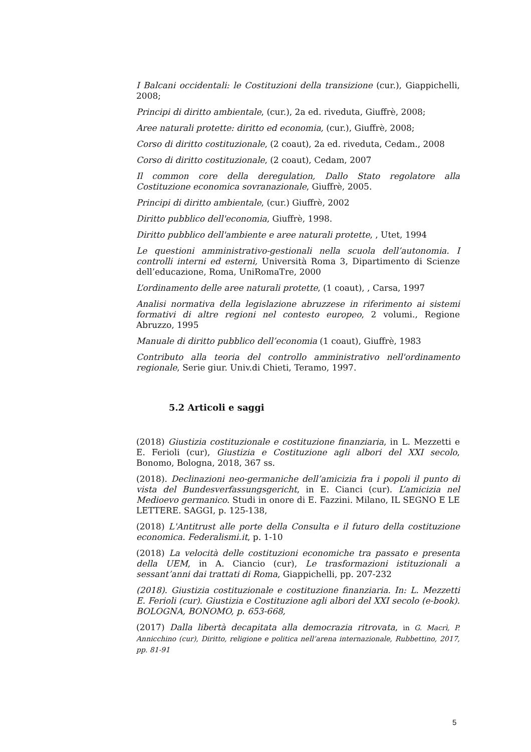I Balcani occidentali: le Costituzioni della transizione (cur.), Giappichelli, 2008;
Principi di diritto ambientale, (cur.), 2a ed. riveduta, Giuffrè, 2008;
Aree naturali protette: diritto ed economia, (cur.), Giuffrè, 2008;
Corso di diritto costituzionale, (2 coaut), 2a ed. riveduta, Cedam., 2008
Corso di diritto costituzionale, (2 coaut), Cedam, 2007
Il common core della deregulation, Dallo Stato regolatore alla Costituzione economica sovranazionale, Giuffrè, 2005.
Principi di diritto ambientale, (cur.) Giuffrè, 2002
Diritto pubblico dell'economia, Giuffrè, 1998.
Diritto pubblico dell'ambiente e aree naturali protette, , Utet, 1994
Le questioni amministrativo-gestionali nella scuola dell’autonomia. I controlli interni ed esterni, Università Roma 3, Dipartimento di Scienze dell’educazione, Roma, UniRomaTre, 2000
L’ordinamento delle aree naturali protette, (1 coaut), , Carsa, 1997
Analisi normativa della legislazione abruzzese in riferimento ai sistemi formativi di altre regioni nel contesto europeo, 2 volumi., Regione Abruzzo, 1995
Manuale di diritto pubblico dell’economia (1 coaut), Giuffrè, 1983
Contributo alla teoria del controllo amministrativo nell'ordinamento regionale, Serie giur. Univ.di Chieti, Teramo, 1997.
5.2 Articoli e saggi
(2018) Giustizia costituzionale e costituzione finanziaria, in L. Mezzetti e E. Ferioli (cur), Giustizia e Costituzione agli albori del XXI secolo, Bonomo, Bologna, 2018, 367 ss.
(2018). Declinazioni neo-germaniche dell’amicizia fra i popoli il punto di vista del Bundesverfassungsgericht, in E. Cianci (cur). L’amicizia nel Medioevo germanico. Studi in onore di E. Fazzini. Milano, IL SEGNO E LE LETTERE. SAGGI, p. 125-138,
(2018) L'Antitrust alle porte della Consulta e il futuro della costituzione economica. Federalismi.it, p. 1-10
(2018) La velocità delle costituzioni economiche tra passato e presenta della UEM, in A. Ciancio (cur), Le trasformazioni istituzionali a sessant’anni dai trattati di Roma, Giappichelli, pp. 207-232
(2018). Giustizia costituzionale e costituzione finanziaria. In: L. Mezzetti E. Ferioli (cur). Giustizia e Costituzione agli albori del XXI secolo (e-book). BOLOGNA, BONOMO, p. 653-668,
(2017) Dalla libertà decapitata alla democrazia ritrovata, in G. Macrì, P. Annicchino (cur), Diritto, religione e politica nell’arena internazionale, Rubbettino, 2017, pp. 81-91
5